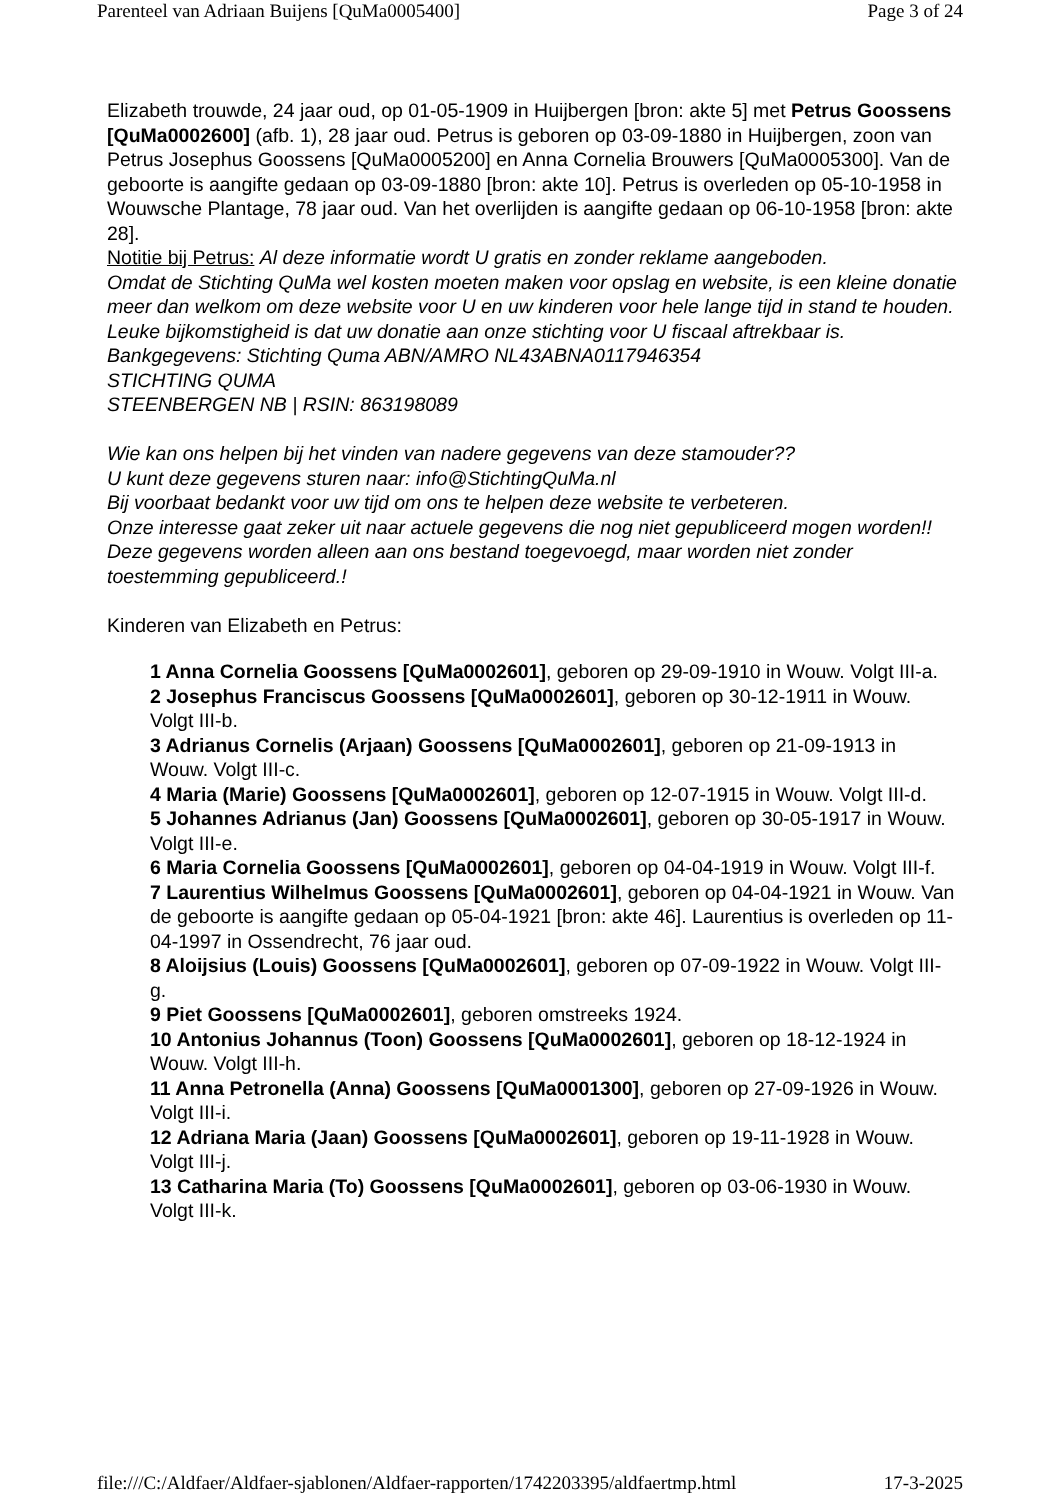Parenteel van Adriaan Buijens [QuMa0005400] Page 3 of 24
Elizabeth trouwde, 24 jaar oud, op 01-05-1909 in Huijbergen [bron: akte 5] met Petrus Goossens [QuMa0002600] (afb. 1), 28 jaar oud. Petrus is geboren op 03-09-1880 in Huijbergen, zoon van Petrus Josephus Goossens [QuMa0005200] en Anna Cornelia Brouwers [QuMa0005300]. Van de geboorte is aangifte gedaan op 03-09-1880 [bron: akte 10]. Petrus is overleden op 05-10-1958 in Wouwsche Plantage, 78 jaar oud. Van het overlijden is aangifte gedaan op 06-10-1958 [bron: akte 28].
Notitie bij Petrus: Al deze informatie wordt U gratis en zonder reklame aangeboden.
Omdat de Stichting QuMa wel kosten moeten maken voor opslag en website, is een kleine donatie meer dan welkom om deze website voor U en uw kinderen voor hele lange tijd in stand te houden.
Leuke bijkomstigheid is dat uw donatie aan onze stichting voor U fiscaal aftrekbaar is.
Bankgegevens: Stichting Quma ABN/AMRO NL43ABNA0117946354
STICHTING QUMA
STEENBERGEN NB | RSIN: 863198089
Wie kan ons helpen bij het vinden van nadere gegevens van deze stamouder??
U kunt deze gegevens sturen naar: info@StichtingQuMa.nl
Bij voorbaat bedankt voor uw tijd om ons te helpen deze website te verbeteren.
Onze interesse gaat zeker uit naar actuele gegevens die nog niet gepubliceerd mogen worden!!
Deze gegevens worden alleen aan ons bestand toegevoegd, maar worden niet zonder toestemming gepubliceerd.!
Kinderen van Elizabeth en Petrus:
1 Anna Cornelia Goossens [QuMa0002601], geboren op 29-09-1910 in Wouw. Volgt III-a.
2 Josephus Franciscus Goossens [QuMa0002601], geboren op 30-12-1911 in Wouw. Volgt III-b.
3 Adrianus Cornelis (Arjaan) Goossens [QuMa0002601], geboren op 21-09-1913 in Wouw. Volgt III-c.
4 Maria (Marie) Goossens [QuMa0002601], geboren op 12-07-1915 in Wouw. Volgt III-d.
5 Johannes Adrianus (Jan) Goossens [QuMa0002601], geboren op 30-05-1917 in Wouw. Volgt III-e.
6 Maria Cornelia Goossens [QuMa0002601], geboren op 04-04-1919 in Wouw. Volgt III-f.
7 Laurentius Wilhelmus Goossens [QuMa0002601], geboren op 04-04-1921 in Wouw. Van de geboorte is aangifte gedaan op 05-04-1921 [bron: akte 46]. Laurentius is overleden op 11-04-1997 in Ossendrecht, 76 jaar oud.
8 Aloijsius (Louis) Goossens [QuMa0002601], geboren op 07-09-1922 in Wouw. Volgt III-g.
9 Piet Goossens [QuMa0002601], geboren omstreeks 1924.
10 Antonius Johannus (Toon) Goossens [QuMa0002601], geboren op 18-12-1924 in Wouw. Volgt III-h.
11 Anna Petronella (Anna) Goossens [QuMa0001300], geboren op 27-09-1926 in Wouw. Volgt III-i.
12 Adriana Maria (Jaan) Goossens [QuMa0002601], geboren op 19-11-1928 in Wouw. Volgt III-j.
13 Catharina Maria (To) Goossens [QuMa0002601], geboren op 03-06-1930 in Wouw. Volgt III-k.
file:///C:/Aldfaer/Aldfaer-sjablonen/Aldfaer-rapporten/1742203395/aldfaertmp.html 17-3-2025